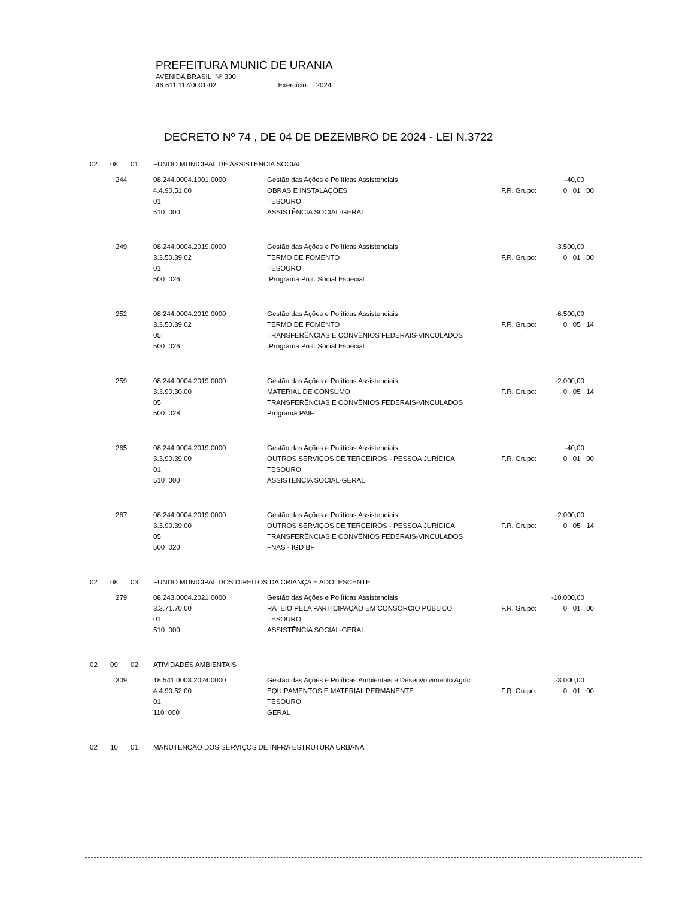PREFEITURA MUNIC DE URANIA
AVENIDA BRASIL Nº 390
46.611.117/0001-02 Exercício: 2024
DECRETO Nº 74 , DE 04 DE DEZEMBRO DE 2024 - LEI N.3722
02 08 01 FUNDO MUNICIPAL DE ASSISTENCIA SOCIAL
| | 244 | 08.244.0004.1001.0000 | Gestão das Ações e Políticas Assistenciais | -40,00 | |
| | | 4.4.90.51.00 | OBRAS E INSTALAÇÕES F.R. Grupo: | 0 01 | 00 |
| | | 01 | TESOURO | | |
| | | 510 000 | ASSISTÊNCIA SOCIAL-GERAL | | |
| | 249 | 08.244.0004.2019.0000 | Gestão das Ações e Políticas Assistenciais | -3.500,00 | |
| | | 3.3.50.39.02 | TERMO DE FOMENTO F.R. Grupo: | 0 01 | 00 |
| | | 01 | TESOURO | | |
| | | 500 026 | Programa Prot. Social Especial | | |
| | 252 | 08.244.0004.2019.0000 | Gestão das Ações e Políticas Assistenciais | -6.500,00 | |
| | | 3.3.50.39.02 | TERMO DE FOMENTO F.R. Grupo: | 0 05 | 14 |
| | | 05 | TRANSFERÊNCIAS E CONVÊNIOS FEDERAIS-VINCULADOS | | |
| | | 500 026 | Programa Prot. Social Especial | | |
| | 259 | 08.244.0004.2019.0000 | Gestão das Ações e Políticas Assistenciais | -2.000,00 | |
| | | 3.3.90.30.00 | MATERIAL DE CONSUMO F.R. Grupo: | 0 05 | 14 |
| | | 05 | TRANSFERÊNCIAS E CONVÊNIOS FEDERAIS-VINCULADOS | | |
| | | 500 028 | Programa PAIF | | |
| | 265 | 08.244.0004.2019.0000 | Gestão das Ações e Políticas Assistenciais | -40,00 | |
| | | 3.3.90.39.00 | OUTROS SERVIÇOS DE TERCEIROS - PESSOA JURÍDICA F.R. Grupo: | 0 01 | 00 |
| | | 01 | TESOURO | | |
| | | 510 000 | ASSISTÊNCIA SOCIAL-GERAL | | |
| | 267 | 08.244.0004.2019.0000 | Gestão das Ações e Políticas Assistenciais | -2.000,00 | |
| | | 3.3.90.39.00 | OUTROS SERVIÇOS DE TERCEIROS - PESSOA JURÍDICA F.R. Grupo: | 0 05 | 14 |
| | | 05 | TRANSFERÊNCIAS E CONVÊNIOS FEDERAIS-VINCULADOS | | |
| | | 500 020 | FNAS - IGD BF | | |
02 08 03 FUNDO MUNICIPAL DOS DIREITOS DA CRIANÇA E ADOLESCENTE
| | 279 | 08.243.0004.2021.0000 | Gestão das Ações e Políticas Assistenciais | -10.000,00 | |
| | | 3.3.71.70.00 | RATEIO PELA PARTICIPAÇÃO EM CONSÓRCIO PÚBLICO F.R. Grupo: | 0 01 | 00 |
| | | 01 | TESOURO | | |
| | | 510 000 | ASSISTÊNCIA SOCIAL-GERAL | | |
02 09 02 ATIVIDADES AMBIENTAIS
| | 309 | 18.541.0003.2024.0000 | Gestão das Ações e Políticas Ambientais e Desenvolvimento Agríc | -3.000,00 | |
| | | 4.4.90.52.00 | EQUIPAMENTOS E MATERIAL PERMANENTE F.R. Grupo: | 0 01 | 00 |
| | | 01 | TESOURO | | |
| | | 110 000 | GERAL | | |
02 10 01 MANUTENÇÃO DOS SERVIÇOS DE INFRA ESTRUTURA URBANA